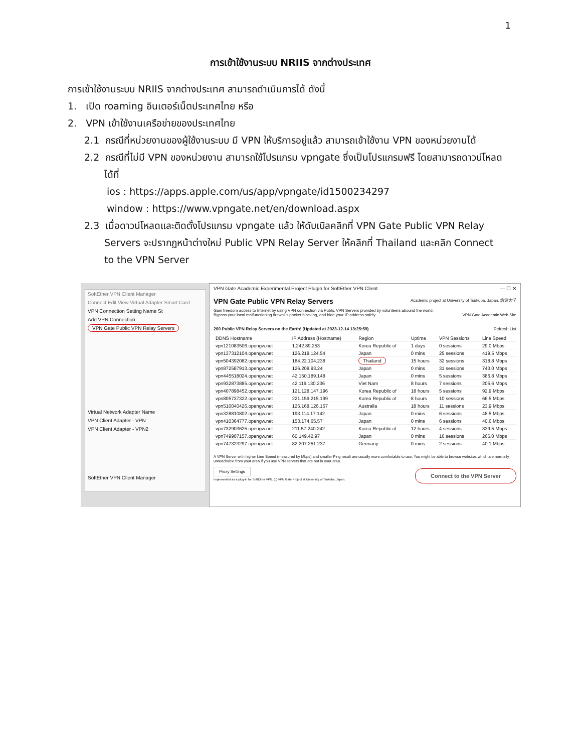1
การเข้าใช้งานระบบ NRIIS จากต่างประเทศ
การเข้าใช้งานระบบ NRIIS จากต่างประเทศ สามารถดำเนินการได้ ดังนี้
1. เปิด roaming อินเตอร์เน็ตประเทศไทย หรือ
2. VPN เข้าใช้งานเครือข่ายของประเทศไทย
2.1 กรณีที่หน่วยงานของผู้ใช้งานระบบ มี VPN ให้บริการอยู่แล้ว สามารถเข้าใช้งาน VPN ของหน่วยงานได้
2.2 กรณีที่ไม่มี VPN ของหน่วยงาน สามารถใช้โปรแกรม vpngate ซึ่งเป็นโปรแกรมฟรี โดยสามารถดาวน์โหลด
ได้ที่
ios : https://apps.apple.com/us/app/vpngate/id1500234297
window : https://www.vpngate.net/en/download.aspx
2.3 เมื่อดาวน์โหลดและติดตั้งโปรแกรม vpngate แล้ว ให้ดับเบิลคลิกที่ VPN Gate Public VPN Relay
Servers จะปรากฏหน้าต่างใหม่ Public VPN Relay Server ให้คลิกที่ Thailand และคลิก Connect
to the VPN Server
SoftEther VPN Client Manager
Connect Edit View Virtual Adapter Smart Card
VPN Connection Setting Name St
Add VPN Connection
VPN Gate Public VPN Relay Servers
Virtual Network Adapter Name
VPN Client Adapter - VPN
VPN Client Adapter - VPN2
SoftEther VPN Client Manager
VPN Gate Academic Experimental Project Plugin for SoftEther VPN Client — ☐ ✕
VPN Gate Public VPN Relay Servers Academic project at University of Tsukuba, Japan. 筑波大学
Gain freedom access to Internet by using VPN connection via Public VPN Servers provided by volunteers abound the world.
Bypass your local malfunctioning firewall's packet blocking, and hide your IP address safely. VPN Gate Academic Web Site
200 Public VPN Relay Servers on the Earth! (Updated at 2023-12-14 13:25:59) Refresh List
| DDNS Hostname | IP Address (Hostname) | Region | Uptime | VPN Sessions | Line Speed |
| --- | --- | --- | --- | --- | --- |
| vpn121083506.opengw.net | 1.242.89.253 | Korea Republic of | 1 days | 0 sessions | 29.0 Mbps |
| vpn137312104.opengw.net | 126.218.124.54 | Japan | 0 mins | 25 sessions | 419.5 Mbps |
| vpn504392082.opengw.net | 184.22.104.238 | Thailand | 15 hours | 32 sessions | 318.8 Mbps |
| vpn872587913.opengw.net | 126.208.93.24 | Japan | 0 mins | 31 sessions | 743.0 Mbps |
| vpn445518024.opengw.net | 42.150.189.148 | Japan | 0 mins | 5 sessions | 386.8 Mbps |
| vpn932873885.opengw.net | 42.119.130.236 | Viet Nam | 8 hours | 7 sessions | 205.6 Mbps |
| vpn407898452.opengw.net | 121.128.147.196 | Korea Republic of | 18 hours | 5 sessions | 92.9 Mbps |
| vpn805737322.opengw.net | 221.159.215.199 | Korea Republic of | 8 hours | 10 sessions | 66.5 Mbps |
| vpn510040426.opengw.net | 125.168.126.157 | Australia | 18 hours | 11 sessions | 23.9 Mbps |
| vpn328810802.opengw.net | 193.114.17.142 | Japan | 0 mins | 6 sessions | 48.5 Mbps |
| vpn410364777.opengw.net | 153.174.65.57 | Japan | 0 mins | 6 sessions | 40.6 Mbps |
| vpn732903625.opengw.net | 211.57.240.242 | Korea Republic of | 12 hours | 4 sessions | 339.5 Mbps |
| vpn749907157.opengw.net | 60.149.42.97 | Japan | 0 mins | 16 sessions | 266.0 Mbps |
| vpn747323297.opengw.net | 82.207.251.237 | Germany | 0 mins | 2 sessions | 40.1 Mbps |
A VPN Server with higher Line Speed (measured by Mbps) and smaller Ping result are usually more comfortable to use. You might be able to browse websites which are normally unreachable from your area if you use VPN servers that are not in your area.
Proxy Settings Connect to the VPN Server
Implemented as a plug-in for SoftEther VPN. (c) VPN Gate Project at University of Tsukuba, Japan.